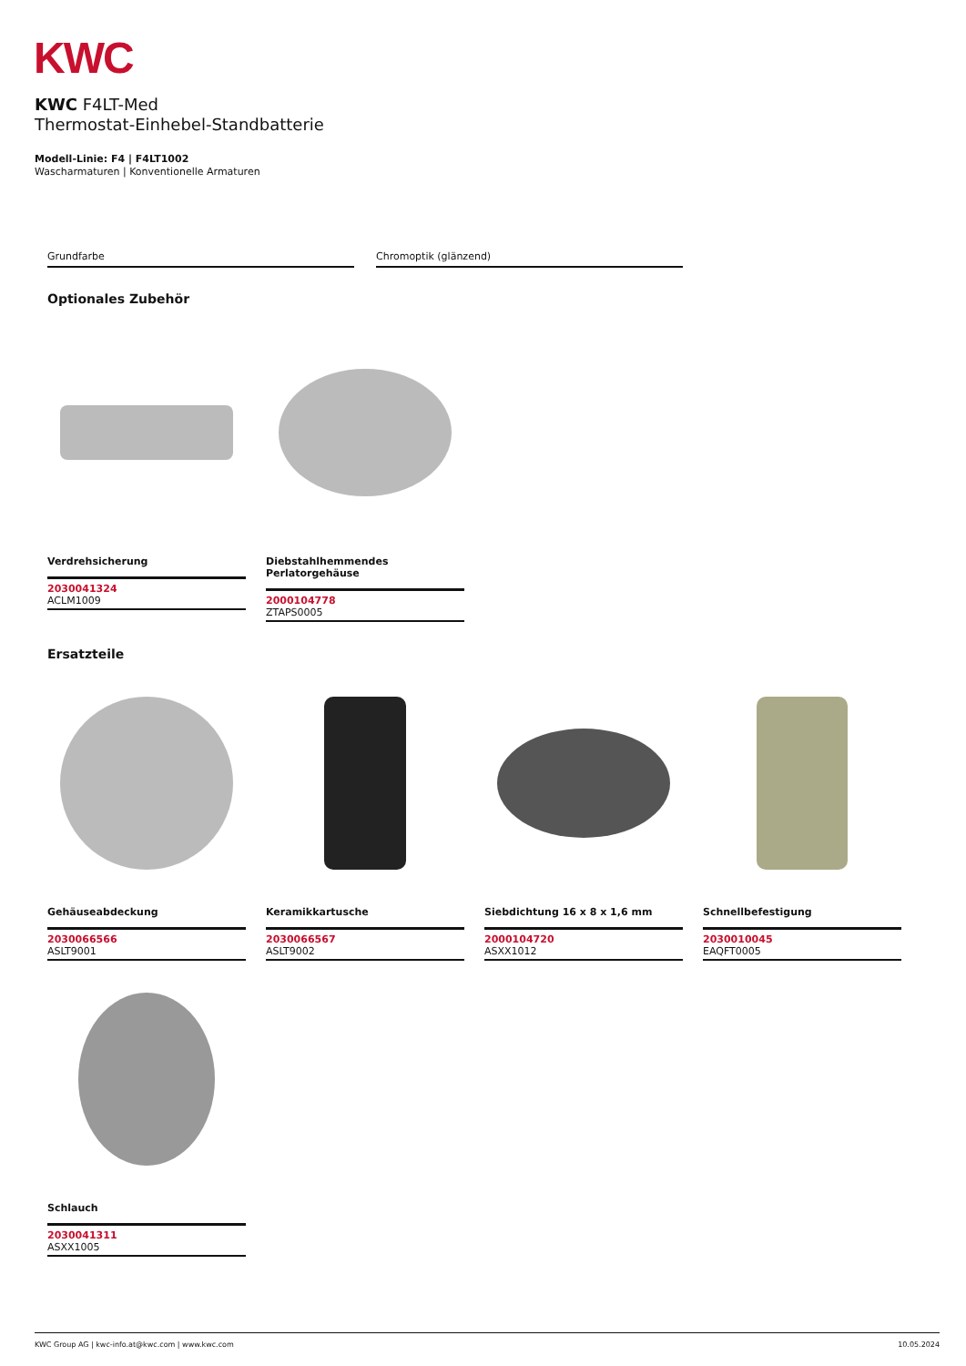KWC
KWC F4LT-Med
Thermostat-Einhebel-Standbatterie
Modell-Linie: F4 | F4LT1002
Wascharmaturen | Konventionelle Armaturen
Grundfarbe Chromoptik (glänzend)
Optionales Zubehör
Verdrehsicherung
2030041324
ACLM1009
Diebstahlhemmendes Perlatorgehäuse
2000104778
ZTAPS0005
Ersatzteile
Gehäuseabdeckung
2030066566
ASLT9001
Keramikkartusche
2030066567
ASLT9002
Siebdichtung 16 x 8 x 1,6 mm
2000104720
ASXX1012
Schnellbefestigung
2030010045
EAQFT0005
Schlauch
2030041311
ASXX1005
KWC Group AG | kwc-info.at@kwc.com | www.kwc.com 10.05.2024